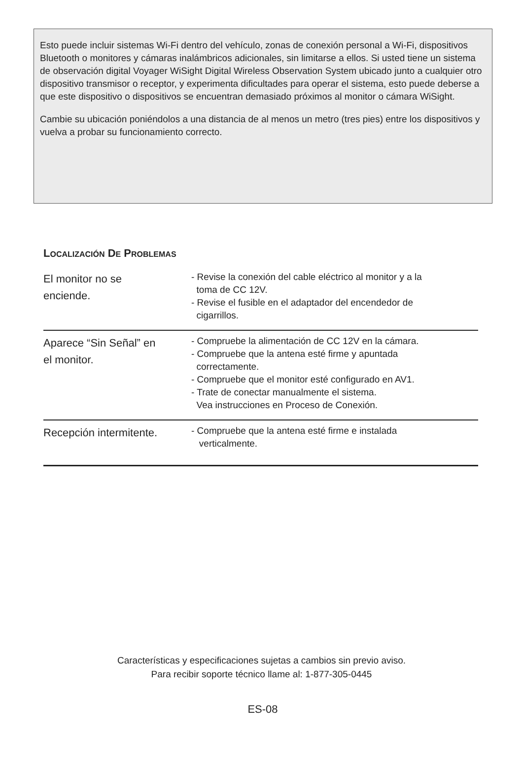Esto puede incluir sistemas Wi-Fi dentro del vehículo, zonas de conexión personal a Wi-Fi, dispositivos Bluetooth o monitores y cámaras inalámbricos adicionales, sin limitarse a ellos. Si usted tiene un sistema de observación digital Voyager WiSight Digital Wireless Observation System ubicado junto a cualquier otro dispositivo transmisor o receptor, y experimenta dificultades para operar el sistema, esto puede deberse a que este dispositivo o dispositivos se encuentran demasiado próximos al monitor o cámara WiSight.
Cambie su ubicación poniéndolos a una distancia de al menos un metro (tres pies) entre los dispositivos y vuelva a probar su funcionamiento correcto.
LOCALIZACIÓN DE PROBLEMAS
| El monitor no se enciende. | - Revise la conexión del cable eléctrico al monitor y a la toma de CC 12V. - Revise el fusible en el adaptador del encendedor de cigarrillos. |
| Aparece “Sin Señal” en el monitor. | - Compruebe la alimentación de CC 12V en la cámara. - Compruebe que la antena esté firme y apuntada correctamente. - Compruebe que el monitor esté configurado en AV1. - Trate de conectar manualmente el sistema. Vea instrucciones en Proceso de Conexión. |
| Recepción intermitente. | - Compruebe que la antena esté firme e instalada verticalmente. |
Características y especificaciones sujetas a cambios sin previo aviso.
Para recibir soporte técnico llame al: 1-877-305-0445
ES-08